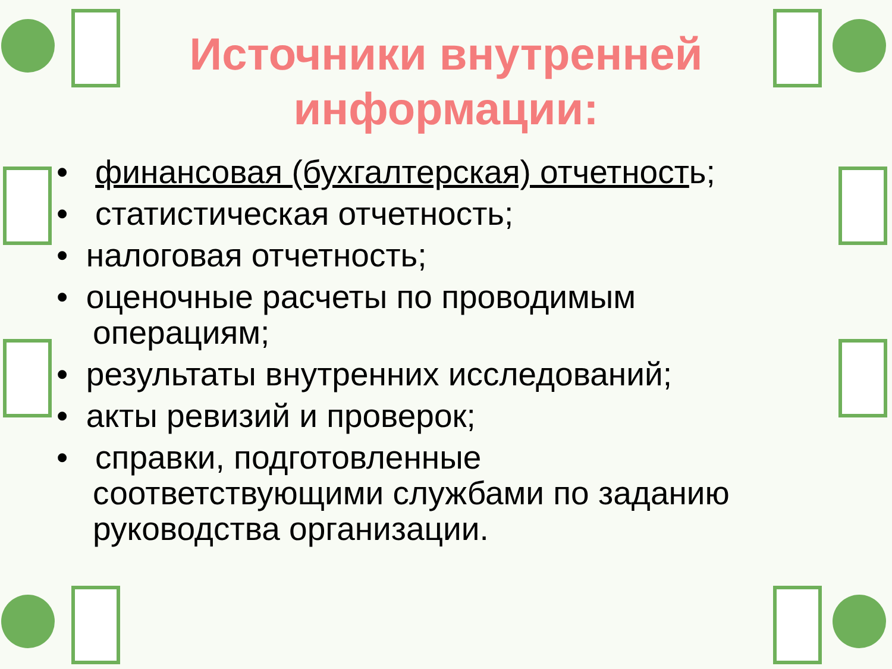Источники внутренней
информации:
• финансовая (бухгалтерская) отчетность;
• статистическая отчетность;
• налоговая отчетность;
• оценочные расчеты по проводимым
операциям;
• результаты внутренних исследований;
• акты ревизий и проверок;
• справки, подготовленные
соответствующими службами по заданию
руководства организации.